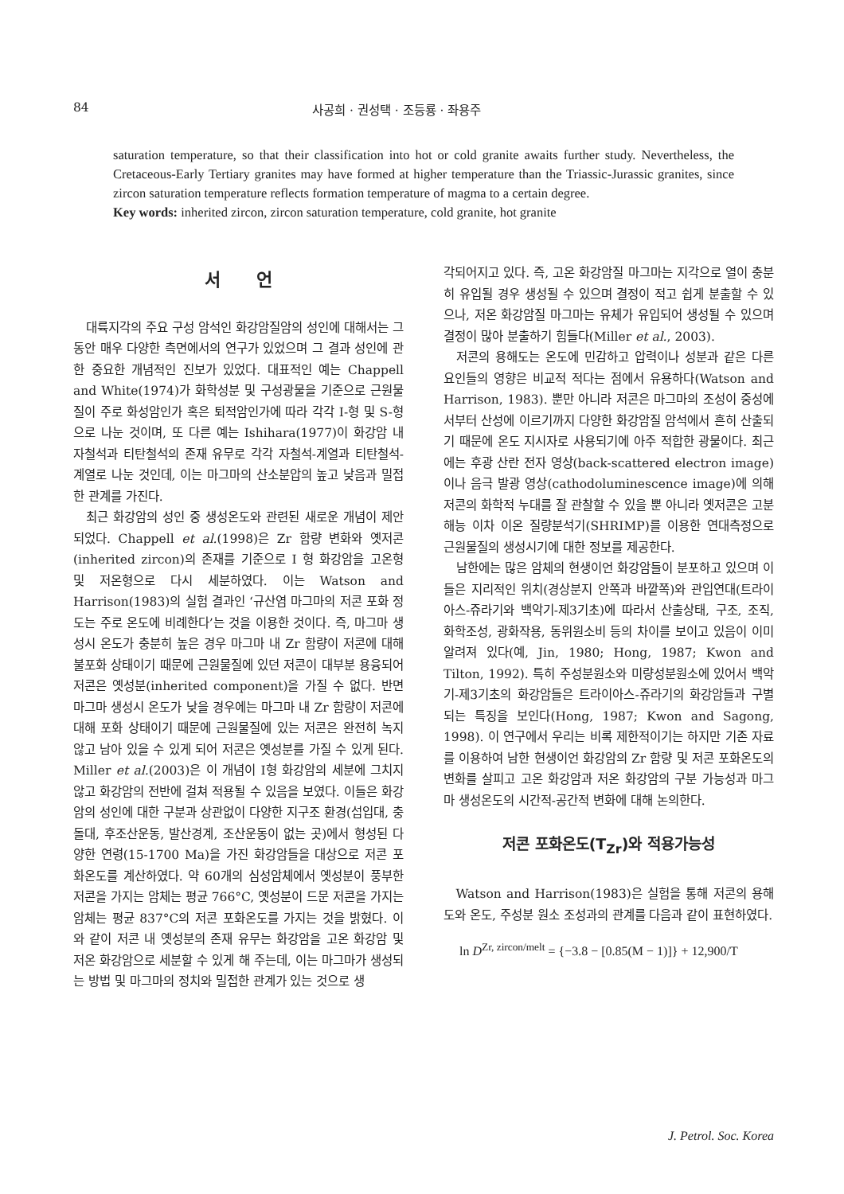84 사공희 · 권성택 · 조등룡 · 좌용주
saturation temperature, so that their classification into hot or cold granite awaits further study. Nevertheless, the Cretaceous-Early Tertiary granites may have formed at higher temperature than the Triassic-Jurassic granites, since zircon saturation temperature reflects formation temperature of magma to a certain degree.
Key words: inherited zircon, zircon saturation temperature, cold granite, hot granite
서 언
대륙지각의 주요 구성 암석인 화강암질암의 성인에 대해서는 그 동안 매우 다양한 측면에서의 연구가 있었으며 그 결과 성인에 관한 중요한 개념적인 진보가 있었다. 대표적인 예는 Chappell and White(1974)가 화학성분 및 구성광물을 기준으로 근원물질이 주로 화성암인가 혹은 퇴적암인가에 따라 각각 I-형 및 S-형으로 나눈 것이며, 또 다른 예는 Ishihara(1977)이 화강암 내 자철석과 티탄철석의 존재 유무로 각각 자철석-계열과 티탄철석-계열로 나눈 것인데, 이는 마그마의 산소분압의 높고 낮음과 밀접한 관계를 가진다.
최근 화강암의 성인 중 생성온도와 관련된 새로운 개념이 제안되었다. Chappell et al.(1998)은 Zr 함량 변화와 옛저콘(inherited zircon)의 존재를 기준으로 I 형 화강암을 고온형 및 저온형으로 다시 세분하였다. 이는 Watson and Harrison(1983)의 실험 결과인 ‘규산염 마그마의 저콘 포화 정도는 주로 온도에 비례한다’는 것을 이용한 것이다. 즉, 마그마 생성시 온도가 충분히 높은 경우 마그마 내 Zr 함량이 저콘에 대해 불포화 상태이기 때문에 근원물질에 있던 저콘이 대부분 용융되어 저콘은 옛성분(inherited component)을 가질 수 없다. 반면 마그마 생성시 온도가 낮을 경우에는 마그마 내 Zr 함량이 저콘에 대해 포화 상태이기 때문에 근원물질에 있는 저콘은 완전히 녹지 않고 남아 있을 수 있게 되어 저콘은 옛성분를 가질 수 있게 된다. Miller et al.(2003)은 이 개념이 I형 화강암의 세분에 그치지 않고 화강암의 전반에 걸쳐 적용될 수 있음을 보였다. 이들은 화강암의 성인에 대한 구분과 상관없이 다양한 지구조 환경(섭입대, 충돌대, 후조산운동, 발산경계, 조산운동이 없는 곳)에서 형성된 다양한 연령(15-1700 Ma)을 가진 화강암들을 대상으로 저콘 포화온도를 계산하였다. 약 60개의 심성암체에서 옛성분이 풍부한 저콘을 가지는 암체는 평균 766°C, 옛성분이 드문 저콘을 가지는 암체는 평균 837°C의 저콘 포화온도를 가지는 것을 밝혔다. 이와 같이 저콘 내 옛성분의 존재 유무는 화강암을 고온 화강암 및 저온 화강암으로 세분할 수 있게 해 주는데, 이는 마그마가 생성되는 방법 및 마그마의 정치와 밀접한 관계가 있는 것으로 생
각되어지고 있다. 즉, 고온 화강암질 마그마는 지각으로 열이 충분히 유입될 경우 생성될 수 있으며 결정이 적고 쉽게 분출할 수 있으나, 저온 화강암질 마그마는 유체가 유입되어 생성될 수 있으며 결정이 많아 분출하기 힘들다(Miller et al., 2003).
저콘의 용해도는 온도에 민감하고 압력이나 성분과 같은 다른 요인들의 영향은 비교적 적다는 점에서 유용하다(Watson and Harrison, 1983). 뿐만 아니라 저콘은 마그마의 조성이 중성에서부터 산성에 이르기까지 다양한 화강암질 암석에서 흔히 산출되기 때문에 온도 지시자로 사용되기에 아주 적합한 광물이다. 최근에는 후광 산란 전자 영상(back-scattered electron image)이나 음극 발광 영상(cathodoluminescence image)에 의해 저콘의 화학적 누대를 잘 관찰할 수 있을 뿐 아니라 옛저콘은 고분해능 이차 이온 질량분석기(SHRIMP)를 이용한 연대측정으로 근원물질의 생성시기에 대한 정보를 제공한다.
남한에는 많은 암체의 현생이언 화강암들이 분포하고 있으며 이들은 지리적인 위치(경상분지 안쪽과 바깥쪽)와 관입연대(트라이아스-쥬라기와 백악기-제3기초)에 따라서 산출상태, 구조, 조직, 화학조성, 광화작용, 동위원소비 등의 차이를 보이고 있음이 이미 알려져 있다(예, Jin, 1980; Hong, 1987; Kwon and Tilton, 1992). 특히 주성분원소와 미량성분원소에 있어서 백악기-제3기초의 화강암들은 트라이아스-쥬라기의 화강암들과 구별되는 특징을 보인다(Hong, 1987; Kwon and Sagong, 1998). 이 연구에서 우리는 비록 제한적이기는 하지만 기존 자료를 이용하여 남한 현생이언 화강암의 Zr 함량 및 저콘 포화온도의 변화를 살피고 고온 화강암과 저온 화강암의 구분 가능성과 마그마 생성온도의 시간적-공간적 변화에 대해 논의한다.
저콘 포화온도(T<sub>Zr</sub>)와 적용가능성
Watson and Harrison(1983)은 실험을 통해 저콘의 용해도와 온도, 주성분 원소 조성과의 관계를 다음과 같이 표현하였다.
ln D<sup>Zr, zircon/melt</sup> = {−3.8 − [0.85(M − 1)]} + 12,900/T
J. Petrol. Soc. Korea